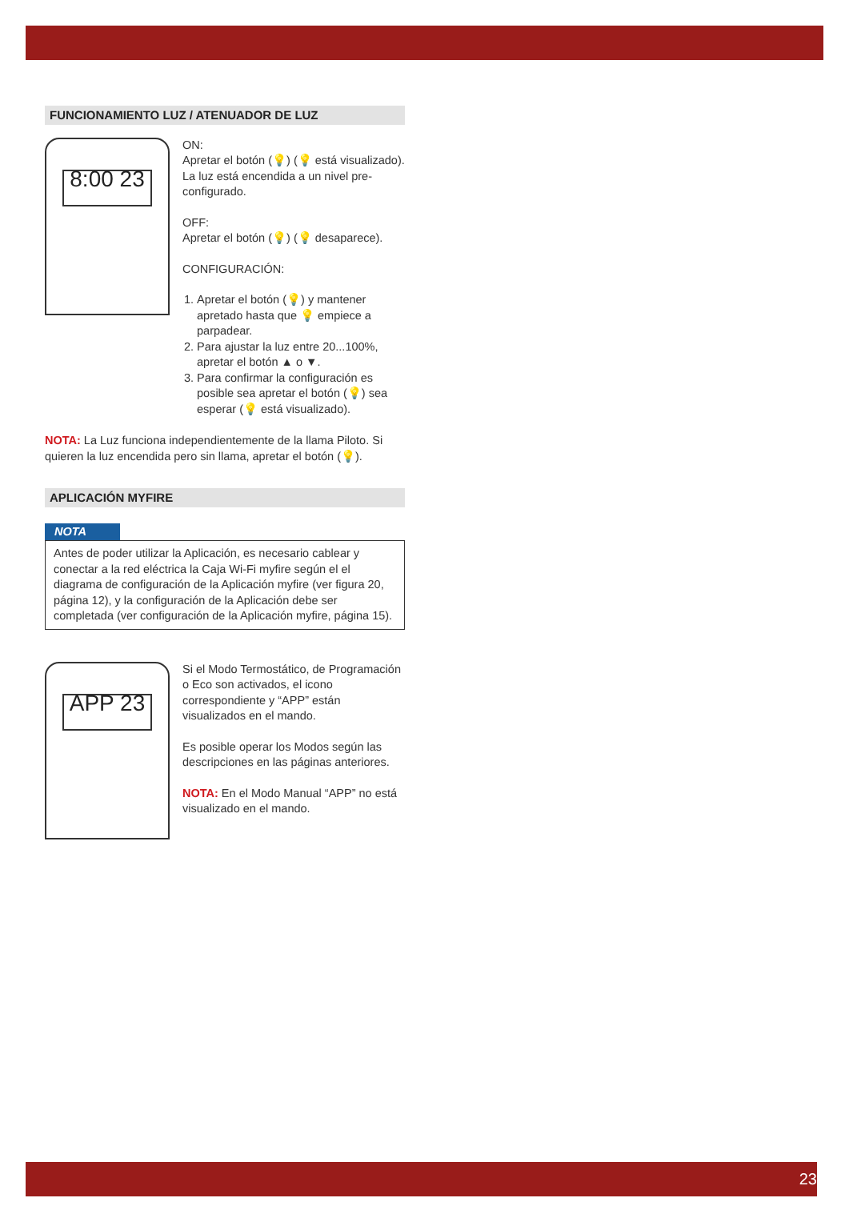FUNCIONAMIENTO LUZ / ATENUADOR DE LUZ
8:00 23
ON:
Apretar el botón (💡) (💡 está visualizado). La luz está encendida a un nivel pre-configurado.
OFF:
Apretar el botón (💡) (💡 desaparece).
CONFIGURACIÓN:
1. Apretar el botón (💡) y mantener apretado hasta que 💡 empiece a parpadear.
2. Para ajustar la luz entre 20...100%, apretar el botón ▲ o ▼.
3. Para confirmar la configuración es posible sea apretar el botón (💡) sea esperar (💡 está visualizado).
NOTA: La Luz funciona independientemente de la llama Piloto. Si quieren la luz encendida pero sin llama, apretar el botón (💡).
APLICACIÓN MYFIRE
NOTA
Antes de poder utilizar la Aplicación, es necesario cablear y conectar a la red eléctrica la Caja Wi-Fi myfire según el el diagrama de configuración de la Aplicación myfire (ver figura 20, página 12), y la configuración de la Aplicación debe ser completada (ver configuración de la Aplicación myfire, página 15).
APP 23
Si el Modo Termostático, de Programación o Eco son activados, el icono correspondiente y “APP” están visualizados en el mando.
Es posible operar los Modos según las descripciones en las páginas anteriores.
NOTA: En el Modo Manual “APP” no está visualizado en el mando.
23